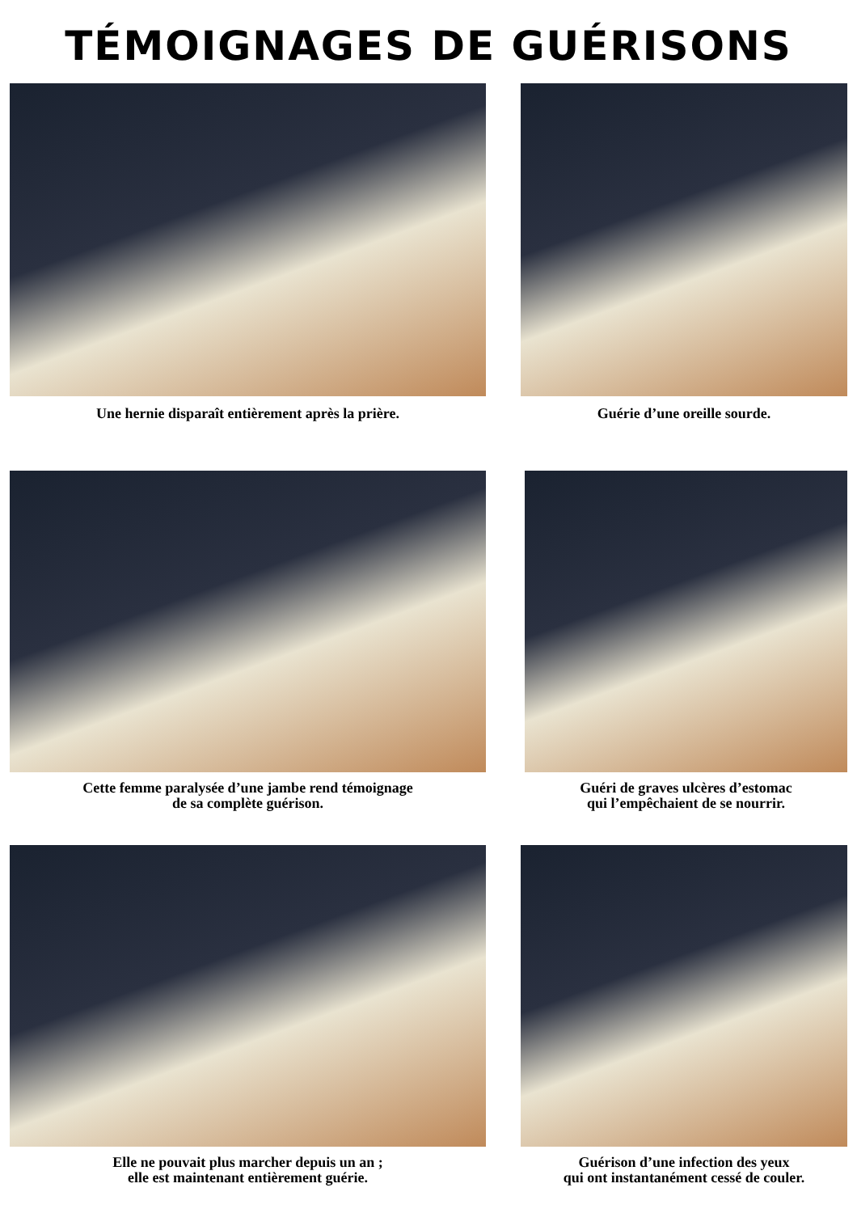TÉMOIGNAGES DE GUÉRISONS
Une hernie disparaît entièrement après la prière.
Guérie d’une oreille sourde.
Cette femme paralysée d’une jambe rend témoignage
de sa complète guérison.
Guéri de graves ulcères d’estomac
qui l’empêchaient de se nourrir.
Elle ne pouvait plus marcher depuis un an ;
elle est maintenant entièrement guérie.
Guérison d’une infection des yeux
qui ont instantanément cessé de couler.